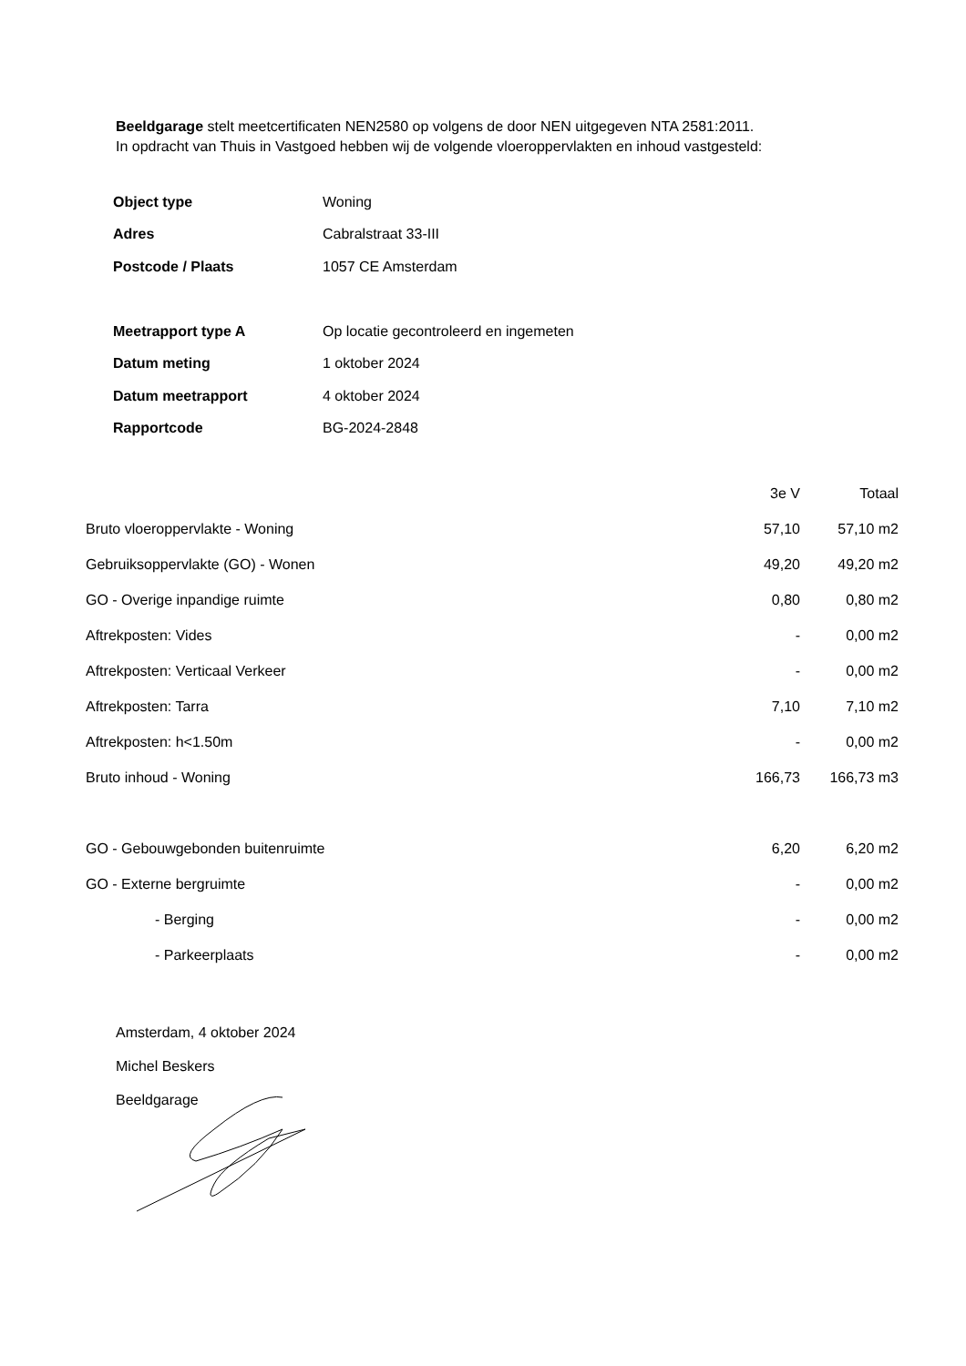Beeldgarage stelt meetcertificaten NEN2580 op volgens de door NEN uitgegeven NTA 2581:2011.
In opdracht van Thuis in Vastgoed hebben wij de volgende vloeroppervlakten en inhoud vastgesteld:
| Object type | Woning |
| Adres | Cabralstraat 33-III |
| Postcode / Plaats | 1057 CE Amsterdam |
| Meetrapport type A | Op locatie gecontroleerd en ingemeten |
| Datum meting | 1 oktober 2024 |
| Datum meetrapport | 4 oktober 2024 |
| Rapportcode | BG-2024-2848 |
| | 3e V | Totaal |
| --- | --- | --- |
| Bruto vloeroppervlakte - Woning | 57,10 | 57,10 m2 |
| Gebruiksoppervlakte (GO) - Wonen | 49,20 | 49,20 m2 |
| GO - Overige inpandige ruimte | 0,80 | 0,80 m2 |
| Aftrekposten: Vides | - | 0,00 m2 |
| Aftrekposten: Verticaal Verkeer | - | 0,00 m2 |
| Aftrekposten: Tarra | 7,10 | 7,10 m2 |
| Aftrekposten: h<1.50m | - | 0,00 m2 |
| Bruto inhoud - Woning | 166,73 | 166,73 m3 |
| GO - Gebouwgebonden buitenruimte | 6,20 | 6,20 m2 |
| GO - Externe bergruimte | - | 0,00 m2 |
| - Berging | - | 0,00 m2 |
| - Parkeerplaats | - | 0,00 m2 |
Amsterdam, 4 oktober 2024
Michel Beskers
Beeldgarage